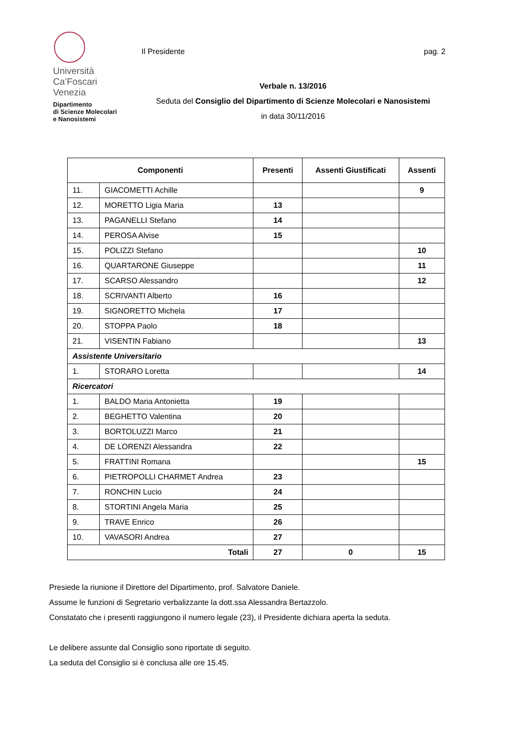Università
Ca’Foscari
Venezia
Dipartimento
di Scienze Molecolari
e Nanosistemi
Il Presidente pag. 2
Verbale n. 13/2016
Seduta del Consiglio del Dipartimento di Scienze Molecolari e Nanosistemi
in data 30/11/2016
| Componenti | | Presenti | Assenti Giustificati | Assenti |
| --- | --- | --- | --- | --- |
| 11. | GIACOMETTI Achille | | | 9 |
| 12. | MORETTO Ligia Maria | 13 | | |
| 13. | PAGANELLI Stefano | 14 | | |
| 14. | PEROSA Alvise | 15 | | |
| 15. | POLIZZI Stefano | | | 10 |
| 16. | QUARTARONE Giuseppe | | | 11 |
| 17. | SCARSO Alessandro | | | 12 |
| 18. | SCRIVANTI Alberto | 16 | | |
| 19. | SIGNORETTO Michela | 17 | | |
| 20. | STOPPA Paolo | 18 | | |
| 21. | VISENTIN Fabiano | | | 13 |
| Assistente Universitario | | | | |
| 1. | STORARO Loretta | | | 14 |
| Ricercatori | | | | |
| 1. | BALDO Maria Antonietta | 19 | | |
| 2. | BEGHETTO Valentina | 20 | | |
| 3. | BORTOLUZZI Marco | 21 | | |
| 4. | DE LORENZI Alessandra | 22 | | |
| 5. | FRATTINI Romana | | | 15 |
| 6. | PIETROPOLLI CHARMET Andrea | 23 | | |
| 7. | RONCHIN Lucio | 24 | | |
| 8. | STORTINI Angela Maria | 25 | | |
| 9. | TRAVE Enrico | 26 | | |
| 10. | VAVASORI Andrea | 27 | | |
| Totali | | 27 | 0 | 15 |
Presiede la riunione il Direttore del Dipartimento, prof. Salvatore Daniele.
Assume le funzioni di Segretario verbalizzante la dott.ssa Alessandra Bertazzolo.
Constatato che i presenti raggiungono il numero legale (23), il Presidente dichiara aperta la seduta.
Le delibere assunte dal Consiglio sono riportate di seguito.
La seduta del Consiglio si è conclusa alle ore 15.45.